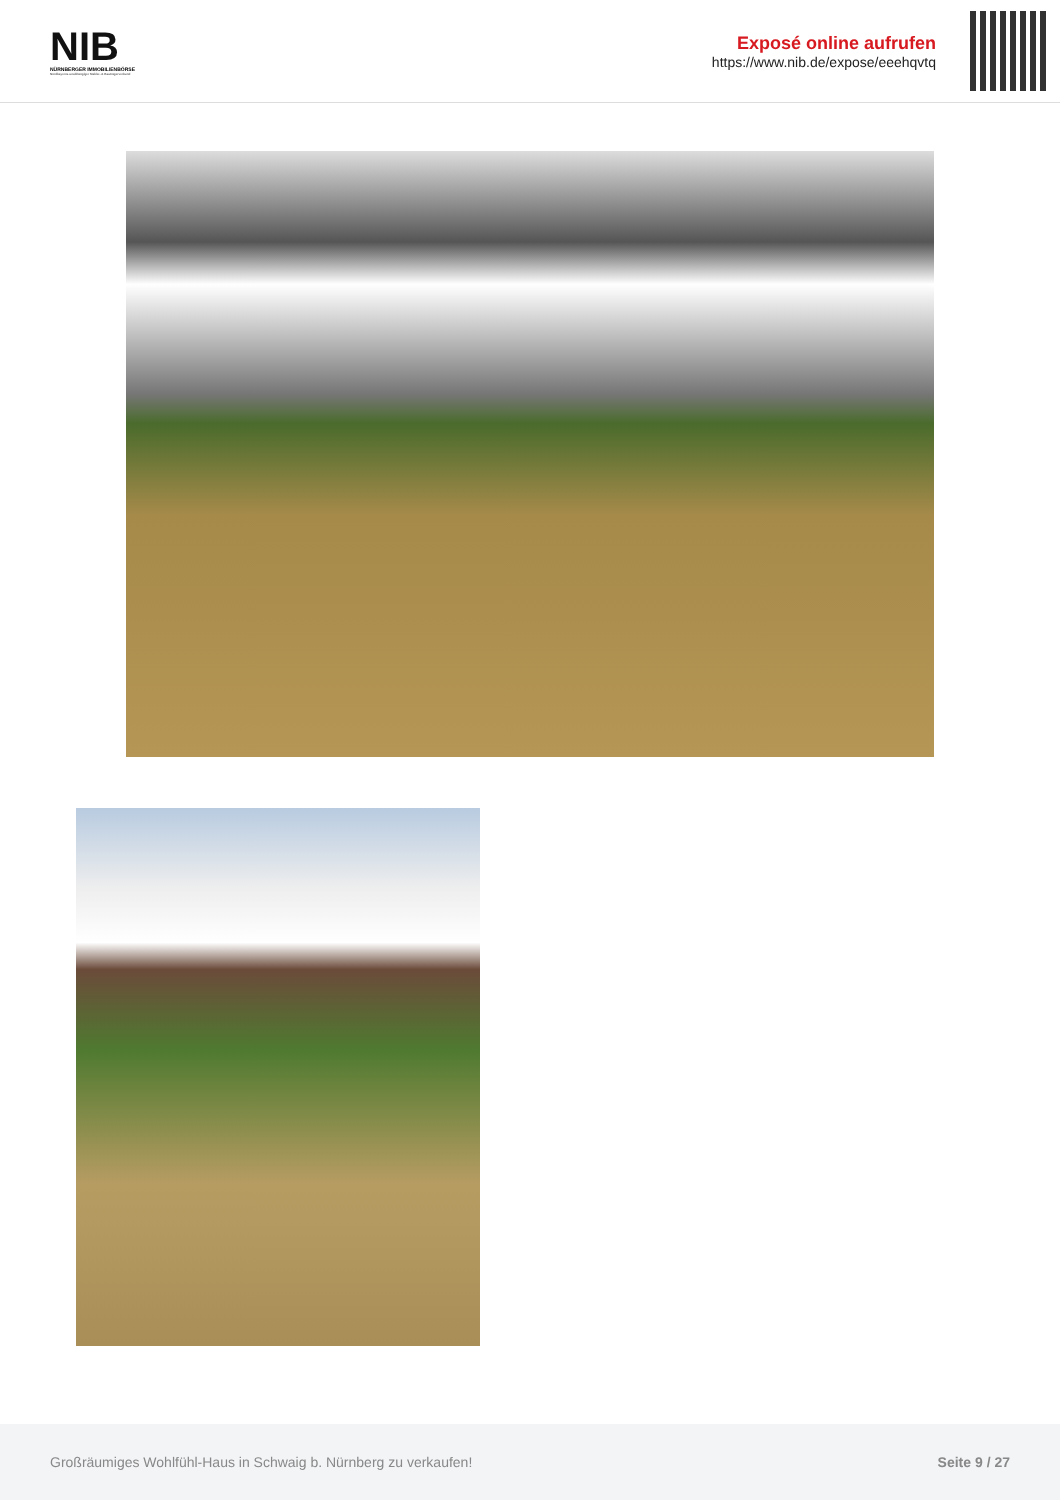NIB
NÜRNBERGER IMMOBILIENBÖRSE
Nordbayerns unabhängiger Makler- & Bauträgerverbund
Exposé online aufrufen
https://www.nib.de/expose/eeehqvtq
Großräumiges Wohlfühl-Haus in Schwaig b. Nürnberg zu verkaufen! Seite 9 / 27